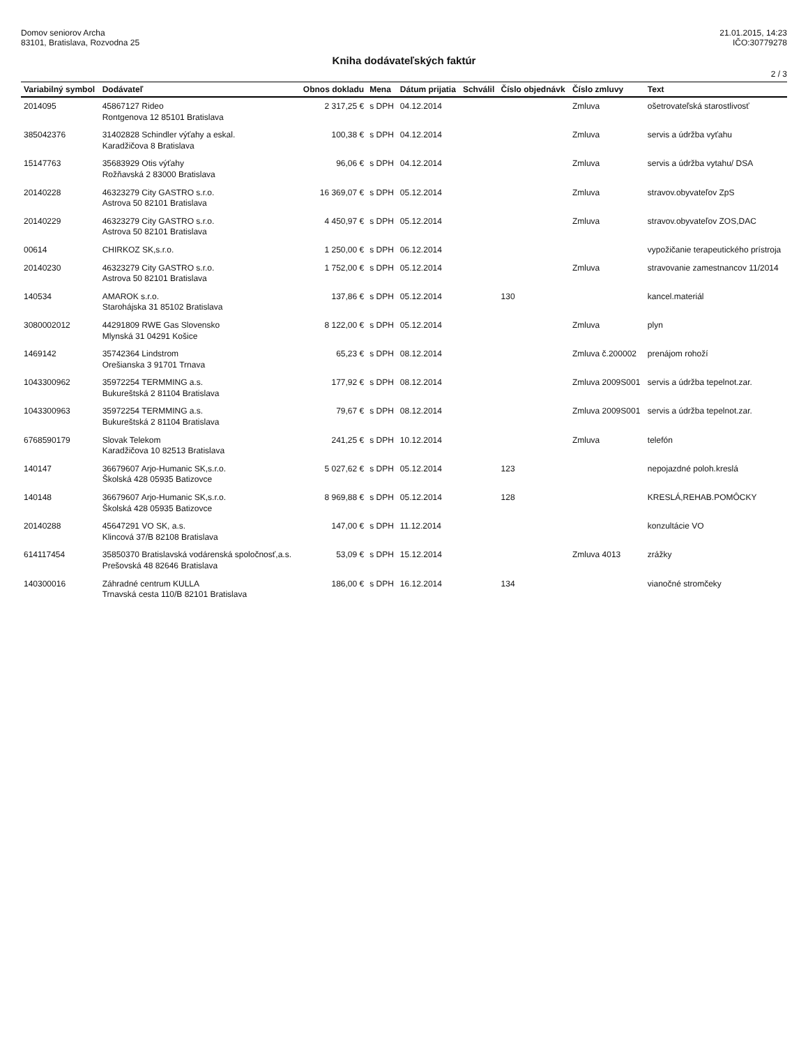Domov seniorov Archa
83101, Bratislava, Rozvodna 25
21.01.2015, 14:23
IČO:30779278
Kniha dodávateľských faktúr
2 / 3
| Variabilný symbol | Dodávateľ | Obnos dokladu | Mena | Dátum prijatia | Schválil | Číslo objednávk | Číslo zmluvy | Text |
| --- | --- | --- | --- | --- | --- | --- | --- | --- |
| 2014095 | 45867127 Rideo Rontgenova 12 85101 Bratislava | 2 317,25 € | s DPH | 04.12.2014 | | | Zmluva | ošetrovateľská starostlivosť |
| 385042376 | 31402828 Schindler výťahy a eskal. Karadžičova 8 Bratislava | 100,38 € | s DPH | 04.12.2014 | | | Zmluva | servis a údržba vyťahu |
| 15147763 | 35683929 Otis výťahy Rožňavská 2 83000 Bratislava | 96,06 € | s DPH | 04.12.2014 | | | Zmluva | servis a údržba vytahu/ DSA |
| 20140228 | 46323279 City GASTRO s.r.o. Astrova 50 82101 Bratislava | 16 369,07 € | s DPH | 05.12.2014 | | | Zmluva | stravov.obyvateľov ZpS |
| 20140229 | 46323279 City GASTRO s.r.o. Astrova 50 82101 Bratislava | 4 450,97 € | s DPH | 05.12.2014 | | | Zmluva | stravov.obyvateľov ZOS,DAC |
| 00614 | CHIRKOZ SK,s.r.o. | 1 250,00 € | s DPH | 06.12.2014 | | | | vypožičanie terapeutického prístroja |
| 20140230 | 46323279 City GASTRO s.r.o. Astrova 50 82101 Bratislava | 1 752,00 € | s DPH | 05.12.2014 | | | Zmluva | stravovanie zamestnancov 11/2014 |
| 140534 | AMAROK s.r.o. Starohájska 31 85102 Bratislava | 137,86 € | s DPH | 05.12.2014 | | 130 | | kancel.materiál |
| 3080002012 | 44291809 RWE Gas Slovensko Mlynská 31 04291 Košice | 8 122,00 € | s DPH | 05.12.2014 | | | Zmluva | plyn |
| 1469142 | 35742364 Lindstrom Orešianska 3 91701 Trnava | 65,23 € | s DPH | 08.12.2014 | | | Zmluva č.200002 | prenájom rohoží |
| 1043300962 | 35972254 TERMMING a.s. Bukureštská 2 81104 Bratislava | 177,92 € | s DPH | 08.12.2014 | | | Zmluva 2009S001 | servis a údržba tepelnot.zar. |
| 1043300963 | 35972254 TERMMING a.s. Bukureštská 2 81104 Bratislava | 79,67 € | s DPH | 08.12.2014 | | | Zmluva 2009S001 | servis a údržba tepelnot.zar. |
| 6768590179 | Slovak Telekom Karadžičova 10 82513 Bratislava | 241,25 € | s DPH | 10.12.2014 | | | Zmluva | telefón |
| 140147 | 36679607 Arjo-Humanic SK,s.r.o. Školská 428 05935 Batizovce | 5 027,62 € | s DPH | 05.12.2014 | | 123 | | nepojazdné poloh.kreslá |
| 140148 | 36679607 Arjo-Humanic SK,s.r.o. Školská 428 05935 Batizovce | 8 969,88 € | s DPH | 05.12.2014 | | 128 | | KRESLÁ,REHAB.POMÔCKY |
| 20140288 | 45647291 VO SK, a.s. Klincová 37/B 82108 Bratislava | 147,00 € | s DPH | 11.12.2014 | | | | konzultácie VO |
| 614117454 | 35850370 Bratislavská vodárenská spoločnosť,a.s. Prešovská 48 82646 Bratislava | 53,09 € | s DPH | 15.12.2014 | | | Zmluva 4013 | zrážky |
| 140300016 | Záhradné centrum KULLA Trnavská cesta 110/B 82101 Bratislava | 186,00 € | s DPH | 16.12.2014 | | 134 | | vianočné stromčeky |